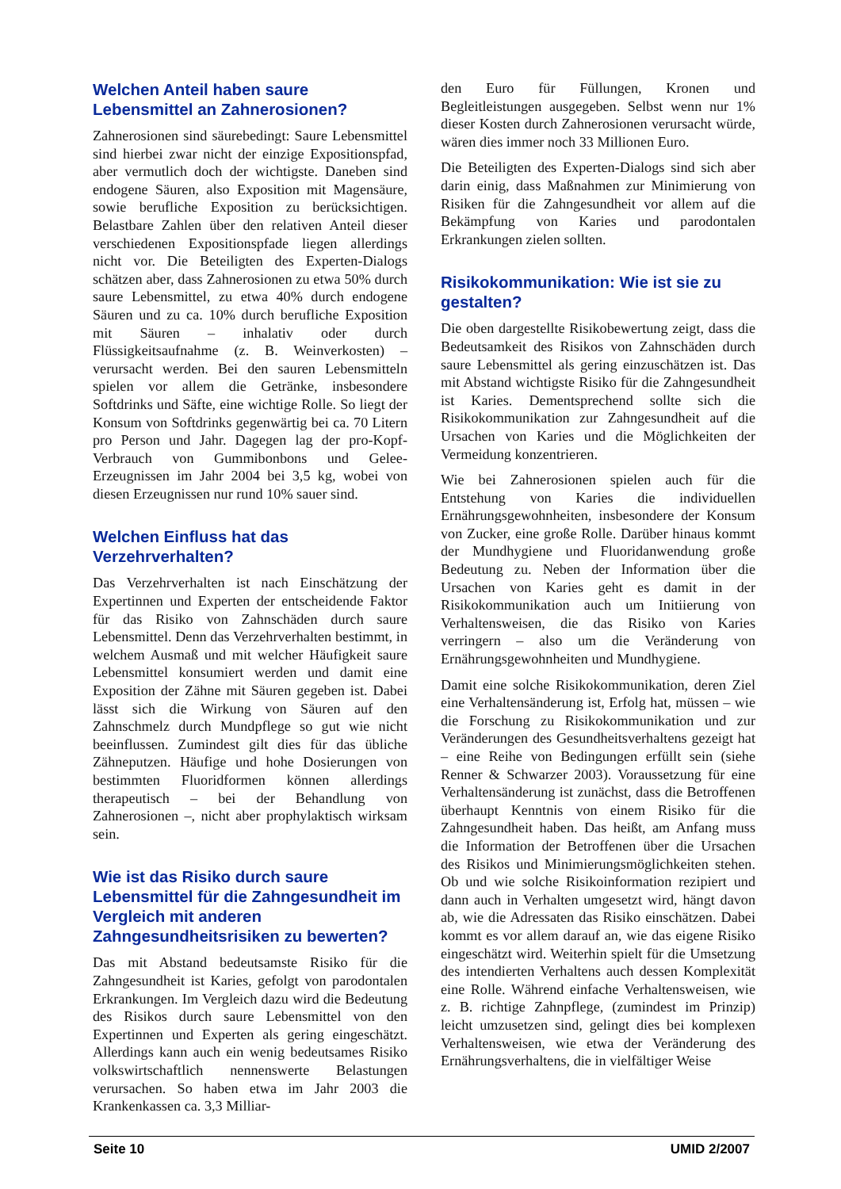Welchen Anteil haben saure Lebensmittel an Zahnerosionen?
Zahnerosionen sind säurebedingt: Saure Lebensmittel sind hierbei zwar nicht der einzige Expositionspfad, aber vermutlich doch der wichtigste. Daneben sind endogene Säuren, also Exposition mit Magensäure, sowie berufliche Exposition zu berücksichtigen. Belastbare Zahlen über den relativen Anteil dieser verschiedenen Expositionspfade liegen allerdings nicht vor. Die Beteiligten des Experten-Dialogs schätzen aber, dass Zahnerosionen zu etwa 50% durch saure Lebensmittel, zu etwa 40% durch endogene Säuren und zu ca. 10% durch berufliche Exposition mit Säuren – inhalativ oder durch Flüssigkeitsaufnahme (z. B. Weinverkosten) – verursacht werden. Bei den sauren Lebensmitteln spielen vor allem die Getränke, insbesondere Softdrinks und Säfte, eine wichtige Rolle. So liegt der Konsum von Softdrinks gegenwärtig bei ca. 70 Litern pro Person und Jahr. Dagegen lag der pro-Kopf-Verbrauch von Gummibonbons und Gelee-Erzeugnissen im Jahr 2004 bei 3,5 kg, wobei von diesen Erzeugnissen nur rund 10% sauer sind.
Welchen Einfluss hat das Verzehrverhalten?
Das Verzehrverhalten ist nach Einschätzung der Expertinnen und Experten der entscheidende Faktor für das Risiko von Zahnschäden durch saure Lebensmittel. Denn das Verzehrverhalten bestimmt, in welchem Ausmaß und mit welcher Häufigkeit saure Lebensmittel konsumiert werden und damit eine Exposition der Zähne mit Säuren gegeben ist. Dabei lässt sich die Wirkung von Säuren auf den Zahnschmelz durch Mundpflege so gut wie nicht beeinflussen. Zumindest gilt dies für das übliche Zähneputzen. Häufige und hohe Dosierungen von bestimmten Fluoridformen können allerdings therapeutisch – bei der Behandlung von Zahnerosionen –, nicht aber prophylaktisch wirksam sein.
Wie ist das Risiko durch saure Lebensmittel für die Zahngesundheit im Vergleich mit anderen Zahngesundheitsrisiken zu bewerten?
Das mit Abstand bedeutsamste Risiko für die Zahngesundheit ist Karies, gefolgt von parodontalen Erkrankungen. Im Vergleich dazu wird die Bedeutung des Risikos durch saure Lebensmittel von den Expertinnen und Experten als gering eingeschätzt. Allerdings kann auch ein wenig bedeutsames Risiko volkswirtschaftlich nennenswerte Belastungen verursachen. So haben etwa im Jahr 2003 die Krankenkassen ca. 3,3 Milliar-
den Euro für Füllungen, Kronen und Begleitleistungen ausgegeben. Selbst wenn nur 1% dieser Kosten durch Zahnerosionen verursacht würde, wären dies immer noch 33 Millionen Euro.
Die Beteiligten des Experten-Dialogs sind sich aber darin einig, dass Maßnahmen zur Minimierung von Risiken für die Zahngesundheit vor allem auf die Bekämpfung von Karies und parodontalen Erkrankungen zielen sollten.
Risikokommunikation: Wie ist sie zu gestalten?
Die oben dargestellte Risikobewertung zeigt, dass die Bedeutsamkeit des Risikos von Zahnschäden durch saure Lebensmittel als gering einzuschätzen ist. Das mit Abstand wichtigste Risiko für die Zahngesundheit ist Karies. Dementsprechend sollte sich die Risikokommunikation zur Zahngesundheit auf die Ursachen von Karies und die Möglichkeiten der Vermeidung konzentrieren.
Wie bei Zahnerosionen spielen auch für die Entstehung von Karies die individuellen Ernährungsgewohnheiten, insbesondere der Konsum von Zucker, eine große Rolle. Darüber hinaus kommt der Mundhygiene und Fluoridanwendung große Bedeutung zu. Neben der Information über die Ursachen von Karies geht es damit in der Risikokommunikation auch um Initiierung von Verhaltensweisen, die das Risiko von Karies verringern – also um die Veränderung von Ernährungsgewohnheiten und Mundhygiene.
Damit eine solche Risikokommunikation, deren Ziel eine Verhaltensänderung ist, Erfolg hat, müssen – wie die Forschung zu Risikokommunikation und zur Veränderungen des Gesundheitsverhaltens gezeigt hat – eine Reihe von Bedingungen erfüllt sein (siehe Renner & Schwarzer 2003). Voraussetzung für eine Verhaltensänderung ist zunächst, dass die Betroffenen überhaupt Kenntnis von einem Risiko für die Zahngesundheit haben. Das heißt, am Anfang muss die Information der Betroffenen über die Ursachen des Risikos und Minimierungsmöglichkeiten stehen. Ob und wie solche Risikoinformation rezipiert und dann auch in Verhalten umgesetzt wird, hängt davon ab, wie die Adressaten das Risiko einschätzen. Dabei kommt es vor allem darauf an, wie das eigene Risiko eingeschätzt wird. Weiterhin spielt für die Umsetzung des intendierten Verhaltens auch dessen Komplexität eine Rolle. Während einfache Verhaltensweisen, wie z. B. richtige Zahnpflege, (zumindest im Prinzip) leicht umzusetzen sind, gelingt dies bei komplexen Verhaltensweisen, wie etwa der Veränderung des Ernährungsverhaltens, die in vielfältiger Weise
Seite 10 UMID 2/2007